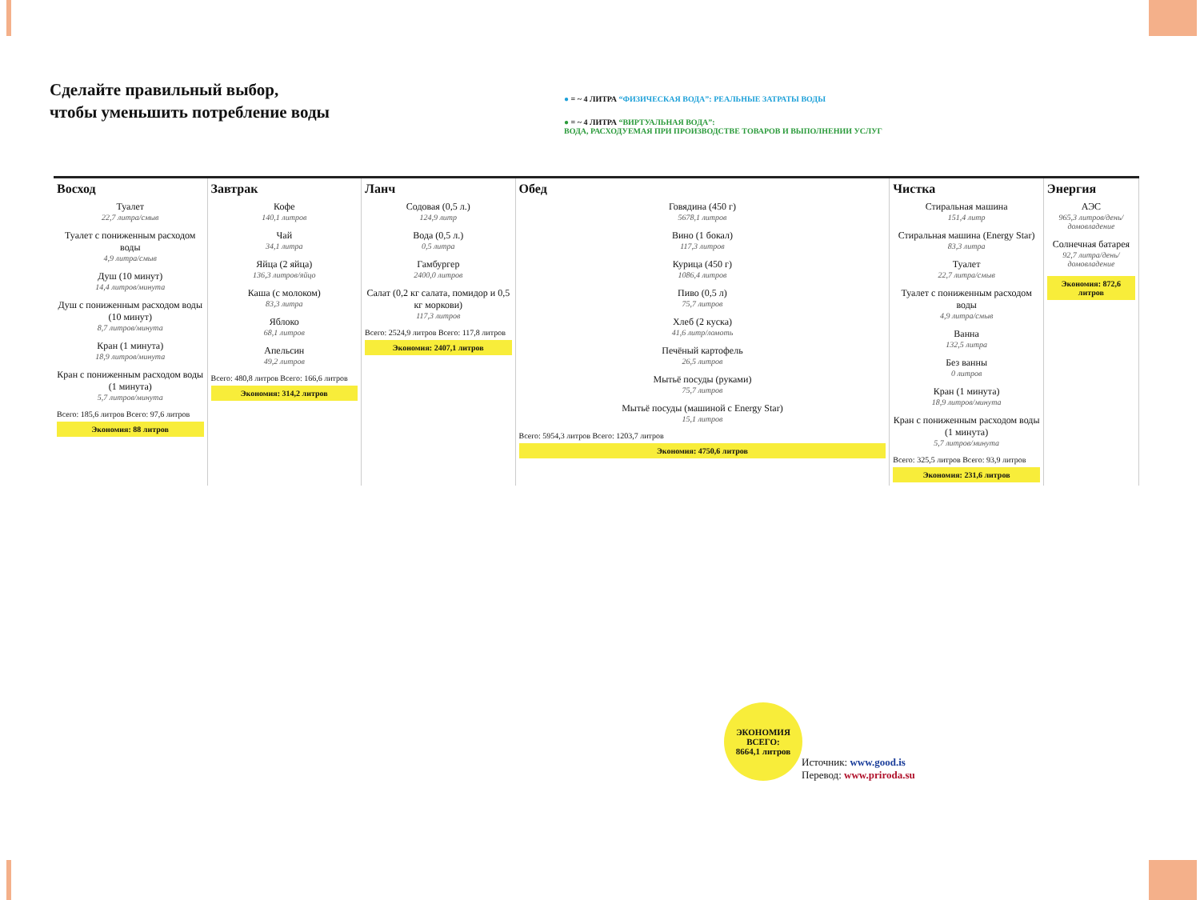Сделайте правильный выбор,
чтобы уменьшить потребление воды
● = ~ 4 ЛИТРА “ФИЗИЧЕСКАЯ ВОДА”: РЕАЛЬНЫЕ ЗАТРАТЫ ВОДЫ
● = ~ 4 ЛИТРА “ВИРТУАЛЬНАЯ ВОДА”:
ВОДА, РАСХОДУЕМАЯ ПРИ ПРОИЗВОДСТВЕ ТОВАРОВ И ВЫПОЛНЕНИИ УСЛУГ
Восход
Туалет
22,7 литра/смыв
Туалет с пониженным расходом воды
4,9 литра/смыв
Душ (10 минут)
14,4 литров/минута
Душ с пониженным расходом воды (10 минут)
8,7 литров/минута
Кран (1 минута)
18,9 литров/минута
Кран с пониженным расходом воды (1 минута)
5,7 литров/минута
Всего: 185,6 литров Всего: 97,6 литров
Экономия: 88 литров
Завтрак
Кофе
140,1 литров
Чай
34,1 литра
Яйца (2 яйца)
136,3 литров/яйцо
Каша (с молоком)
83,3 литра
Яблоко
68,1 литров
Апельсин
49,2 литров
Всего: 480,8 литров Всего: 166,6 литров
Экономия: 314,2 литров
Ланч
Содовая (0,5 л.)
124,9 литр
Вода (0,5 л.)
0,5 литра
Гамбургер
2400,0 литров
Салат (0,2 кг салата, помидор и 0,5 кг моркови)
117,3 литров
Всего: 2524,9 литров Всего: 117,8 литров
Экономия: 2407,1 литров
Обед
Говядина (450 г)
5678,1 литров
Вино (1 бокал)
117,3 литров
Курица (450 г)
1086,4 литров
Пиво (0,5 л)
75,7 литров
Хлеб (2 куска)
41,6 литр/ломоть
Печёный картофель
26,5 литров
Мытьё посуды (руками)
75,7 литров
Мытьё посуды (машиной с Energy Star)
15,1 литров
Всего: 5954,3 литров Всего: 1203,7 литров
Экономия: 4750,6 литров
Чистка
Стиральная машина
151,4 литр
Стиральная машина (Energy Star)
83,3 литра
Туалет
22,7 литра/смыв
Туалет с пониженным расходом воды
4,9 литра/смыв
Ванна
132,5 литра
Без ванны
0 литров
Кран (1 минута)
18,9 литров/минута
Кран с пониженным расходом воды (1 минута)
5,7 литров/минута
Всего: 325,5 литров Всего: 93,9 литров
Экономия: 231,6 литров
Энергия
АЭС
965,3 литров/день/ домовладение
Солнечная батарея
92,7 литра/день/ домовладение
Экономия: 872,6 литров
ЭКОНОМИЯ ВСЕГО:
8664,1 литров
Источник: www.good.is
Перевод: www.priroda.su